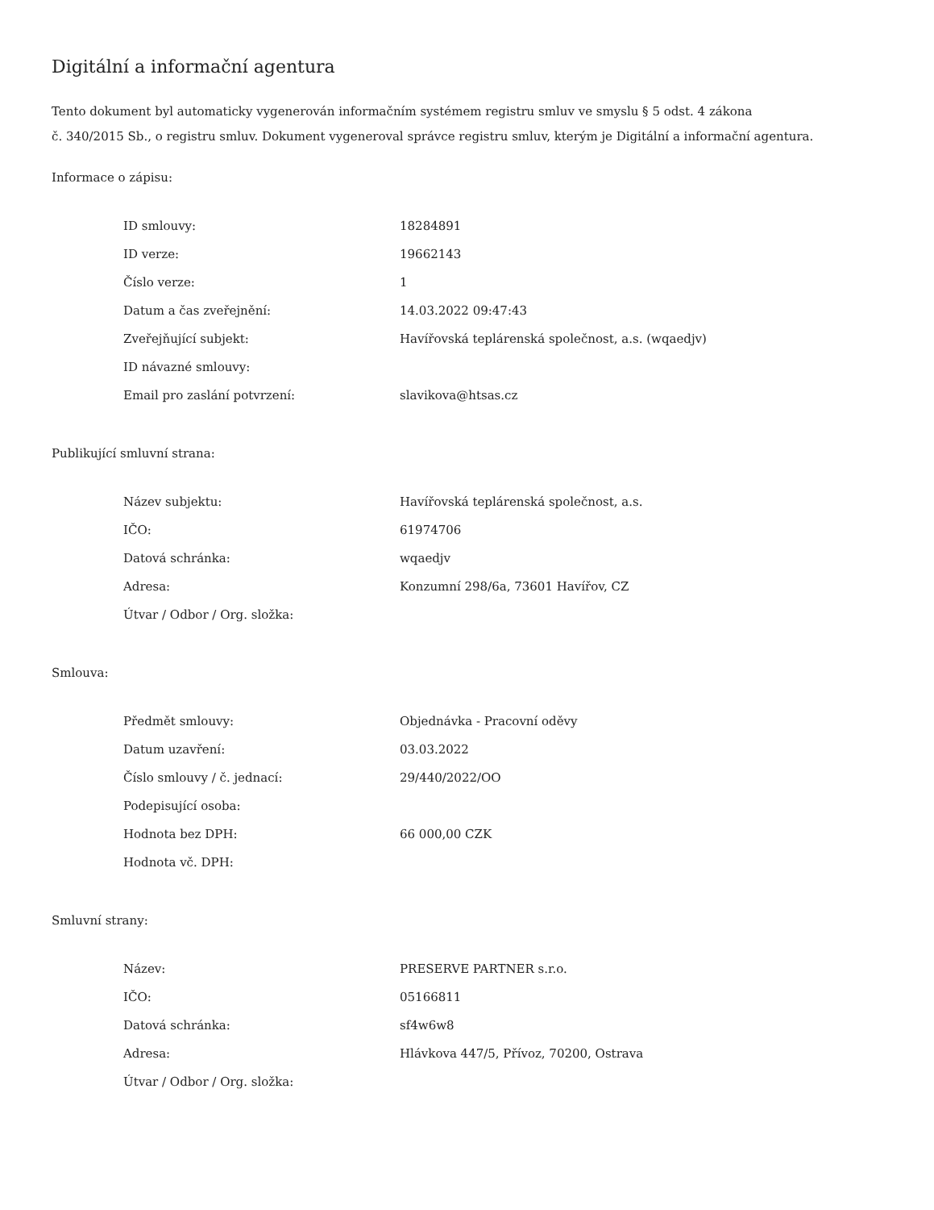Digitální a informační agentura
Tento dokument byl automaticky vygenerován informačním systémem registru smluv ve smyslu § 5 odst. 4 zákona
č. 340/2015 Sb., o registru smluv. Dokument vygeneroval správce registru smluv, kterým je Digitální a informační agentura.
Informace o zápisu:
| ID smlouvy: | 18284891 |
| ID verze: | 19662143 |
| Číslo verze: | 1 |
| Datum a čas zveřejnění: | 14.03.2022 09:47:43 |
| Zveřejňující subjekt: | Havířovská teplárenská společnost, a.s. (wqaedjv) |
| ID návazné smlouvy: | |
| Email pro zaslání potvrzení: | slavikova@htsas.cz |
Publikující smluvní strana:
| Název subjektu: | Havířovská teplárenská společnost, a.s. |
| IČO: | 61974706 |
| Datová schránka: | wqaedjv |
| Adresa: | Konzumní 298/6a, 73601 Havířov, CZ |
| Útvar / Odbor / Org. složka: | |
Smlouva:
| Předmět smlouvy: | Objednávka - Pracovní oděvy |
| Datum uzavření: | 03.03.2022 |
| Číslo smlouvy / č. jednací: | 29/440/2022/OO |
| Podepisující osoba: | |
| Hodnota bez DPH: | 66 000,00 CZK |
| Hodnota vč. DPH: | |
Smluvní strany:
| Název: | PRESERVE PARTNER s.r.o. |
| IČO: | 05166811 |
| Datová schránka: | sf4w6w8 |
| Adresa: | Hlávkova 447/5, Přívoz, 70200, Ostrava |
| Útvar / Odbor / Org. složka: | |